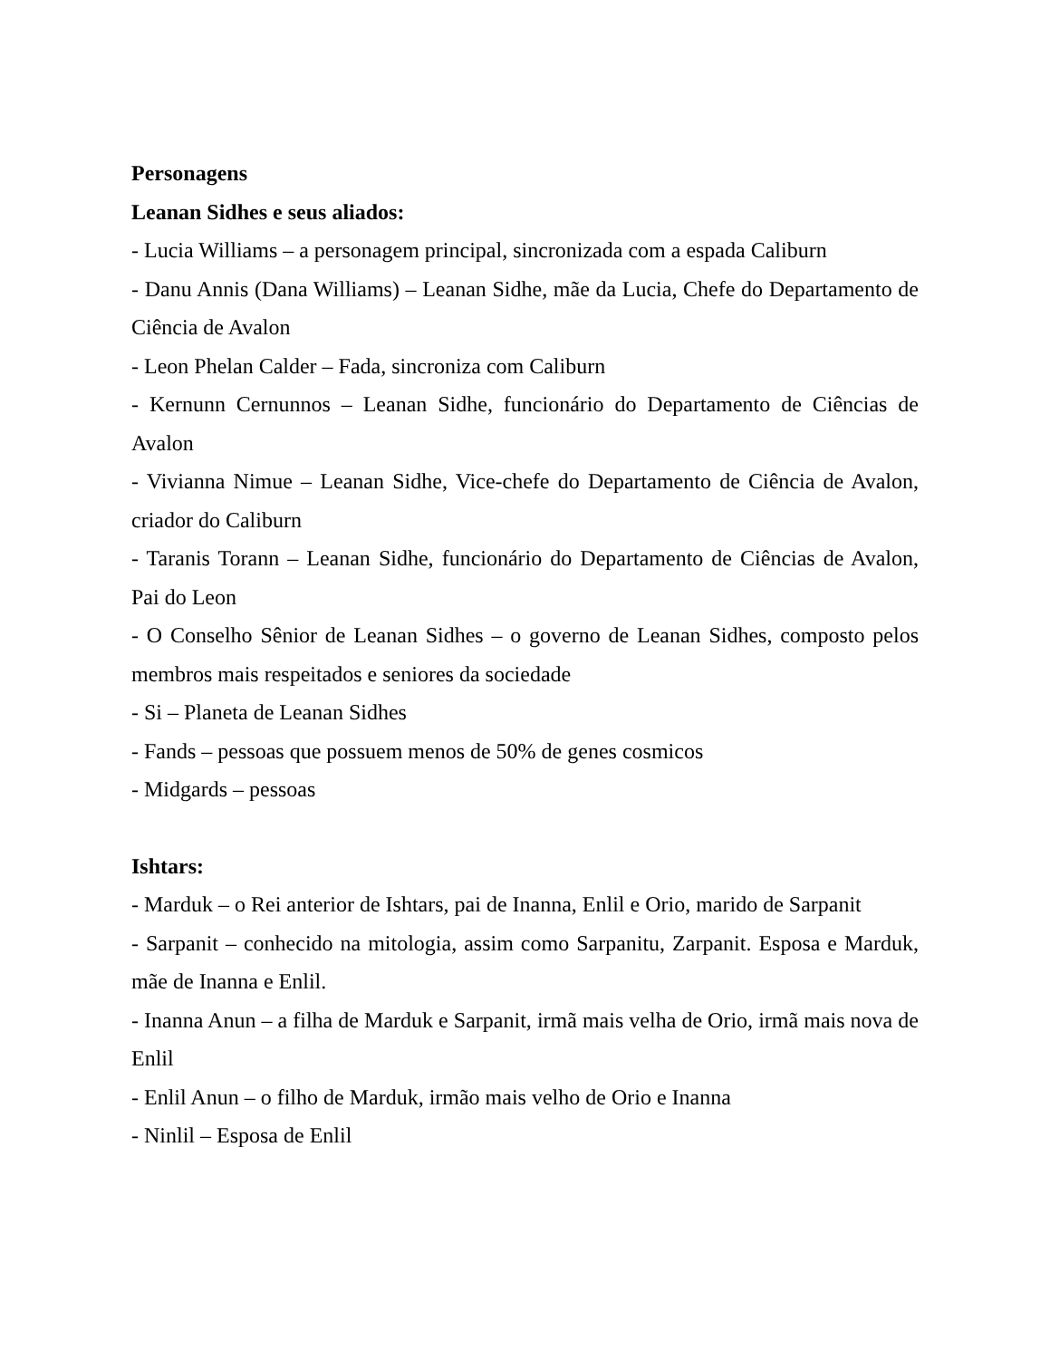Personagens
Leanan Sidhes e seus aliados:
- Lucia Williams – a personagem principal, sincronizada com a espada Caliburn
- Danu Annis (Dana Williams) – Leanan Sidhe, mãe da Lucia, Chefe do Departamento de Ciência de Avalon
- Leon Phelan Calder – Fada, sincroniza com Caliburn
- Kernunn Cernunnos – Leanan Sidhe, funcionário do Departamento de Ciências de Avalon
- Vivianna Nimue – Leanan Sidhe, Vice-chefe do Departamento de Ciência de Avalon, criador do Caliburn
- Taranis Torann – Leanan Sidhe, funcionário do Departamento de Ciências de Avalon, Pai do Leon
- O Conselho Sênior de Leanan Sidhes – o governo de Leanan Sidhes, composto pelos membros mais respeitados e seniores da sociedade
- Si – Planeta de Leanan Sidhes
- Fands – pessoas que possuem menos de 50% de genes cosmicos
- Midgards – pessoas
Ishtars:
- Marduk – o Rei anterior de Ishtars, pai de Inanna, Enlil e Orio, marido de Sarpanit
- Sarpanit – conhecido na mitologia, assim como Sarpanitu, Zarpanit. Esposa e Marduk, mãe de Inanna e Enlil.
- Inanna Anun – a filha de Marduk e Sarpanit, irmã mais velha de Orio, irmã mais nova de Enlil
- Enlil Anun – o filho de Marduk, irmão mais velho de Orio e Inanna
- Ninlil – Esposa de Enlil